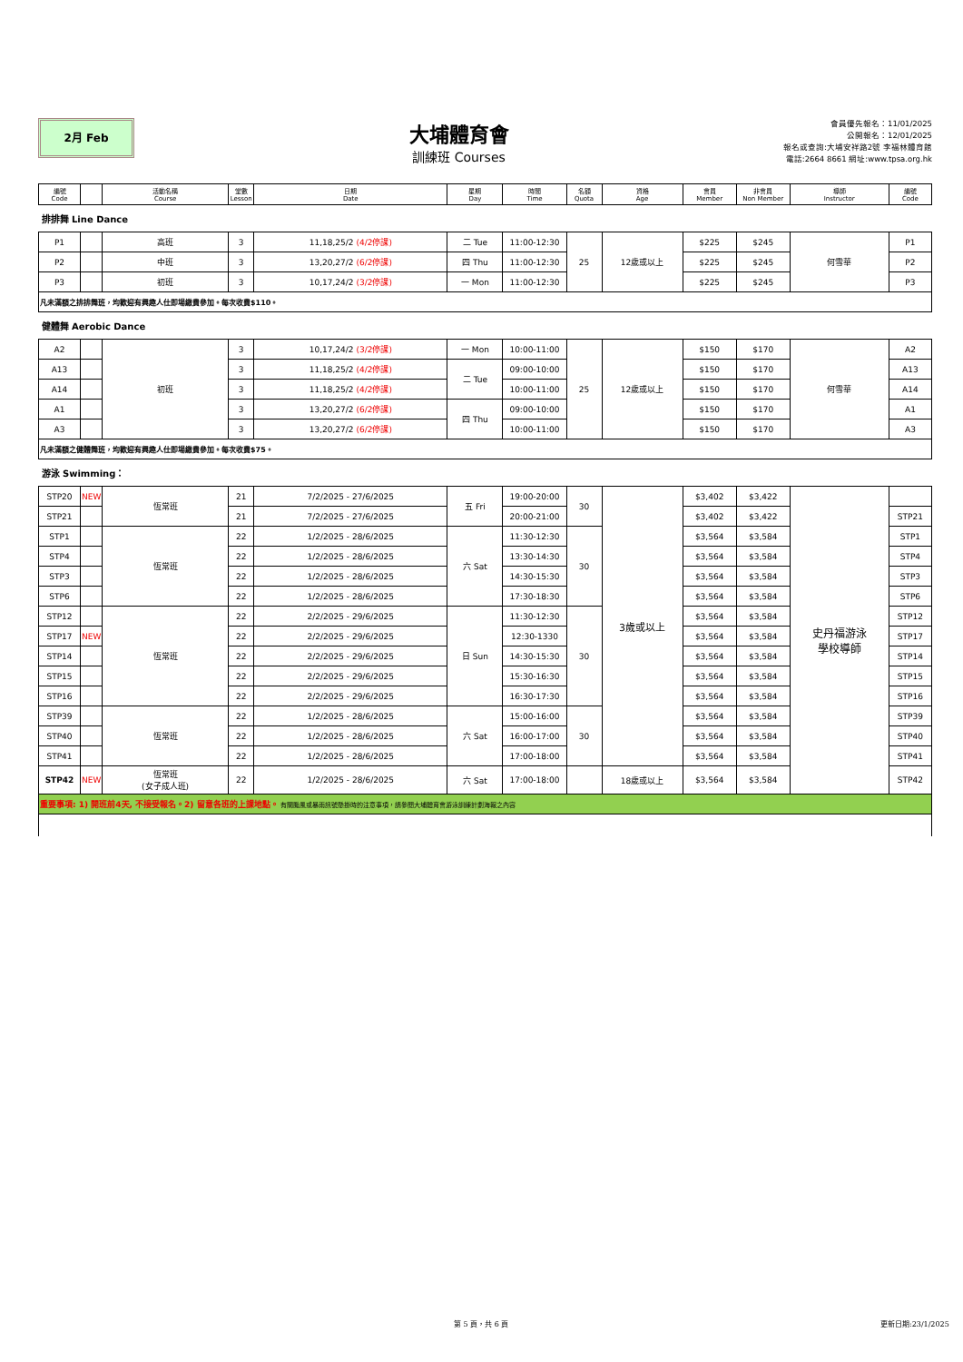2月 Feb
大埔體育會
訓練班 Courses
會員優先報名：11/01/2025
公開報名：12/01/2025
報名或查詢:大埔安祥路2號 李福林體育館
電話:2664 8661 網址:www.tpsa.org.hk
| 編號 Code | | 活動名稱 Course | 堂數 Lesson | 日期 Date | 星期 Day | 時間 Time | 名額 Quota | 資格 Age | 會員 Member | 非會員 Non Member | 導師 Instructor | 編號 Code |
| --- | --- | --- | --- | --- | --- | --- | --- | --- | --- | --- | --- | --- |
| 排排舞 Line Dance | | | | | | | | | | | | |
| P1 | | 高班 | 3 | 11,18,25/2 (4/2停課) | 二 Tue | 11:00-12:30 | 25 | 12歲或以上 | $225 | $245 | 何雪華 | P1 |
| P2 | | 中班 | 3 | 13,20,27/2 (6/2停課) | 四 Thu | 11:00-12:30 | | | $225 | $245 | | P2 |
| P3 | | 初班 | 3 | 10,17,24/2 (3/2停課) | 一 Mon | 11:00-12:30 | | | $225 | $245 | | P3 |
| 凡未滿額之排排舞班，均歡迎有興趣人仕即場繳費參加。每次收費$110。 | | | | | | | | | | | | |
| 健體舞 Aerobic Dance | | | | | | | | | | | | |
| A2 | | 初班 | 3 | 10,17,24/2 (3/2停課) | 一 Mon | 10:00-11:00 | 25 | 12歲或以上 | $150 | $170 | 何雪華 | A2 |
| A13 | | | 3 | 11,18,25/2 (4/2停課) | 二 Tue | 09:00-10:00 | | | $150 | $170 | | A13 |
| A14 | | | 3 | 11,18,25/2 (4/2停課) | | 10:00-11:00 | | | $150 | $170 | | A14 |
| A1 | | | 3 | 13,20,27/2 (6/2停課) | 四 Thu | 09:00-10:00 | | | $150 | $170 | | A1 |
| A3 | | | 3 | 13,20,27/2 (6/2停課) | | 10:00-11:00 | | | $150 | $170 | | A3 |
| 凡未滿額之健體舞班，均歡迎有興趣人仕即場繳費參加。每次收費$75。 | | | | | | | | | | | | |
| 游泳 Swimming： | | | | | | | | | | | | |
| STP20 | NEW | 恆常班 | 21 | 7/2/2025 - 27/6/2025 | 五 Fri | 19:00-20:00 | 30 | 3歲或以上 | $3,402 | $3,422 | 史丹福游泳 學校導師 | |
| STP21 | | | 21 | 7/2/2025 - 27/6/2025 | | 20:00-21:00 | | | $3,402 | $3,422 | | STP21 |
| STP1 | | 恆常班 | 22 | 1/2/2025 - 28/6/2025 | 六 Sat | 11:30-12:30 | 30 | | $3,564 | $3,584 | | STP1 |
| STP4 | | | 22 | 1/2/2025 - 28/6/2025 | | 13:30-14:30 | | | $3,564 | $3,584 | | STP4 |
| STP3 | | | 22 | 1/2/2025 - 28/6/2025 | | 14:30-15:30 | | | $3,564 | $3,584 | | STP3 |
| STP6 | | | 22 | 1/2/2025 - 28/6/2025 | | 17:30-18:30 | | | $3,564 | $3,584 | | STP6 |
| STP12 | | 恆常班 | 22 | 2/2/2025 - 29/6/2025 | 日 Sun | 11:30-12:30 | 30 | | $3,564 | $3,584 | | STP12 |
| STP17 | NEW | | 22 | 2/2/2025 - 29/6/2025 | | 12:30-1330 | | | $3,564 | $3,584 | | STP17 |
| STP14 | | | 22 | 2/2/2025 - 29/6/2025 | | 14:30-15:30 | | | $3,564 | $3,584 | | STP14 |
| STP15 | | | 22 | 2/2/2025 - 29/6/2025 | | 15:30-16:30 | | | $3,564 | $3,584 | | STP15 |
| STP16 | | | 22 | 2/2/2025 - 29/6/2025 | | 16:30-17:30 | | | $3,564 | $3,584 | | STP16 |
| STP39 | | 恆常班 | 22 | 1/2/2025 - 28/6/2025 | 六 Sat | 15:00-16:00 | 30 | | $3,564 | $3,584 | | STP39 |
| STP40 | | | 22 | 1/2/2025 - 28/6/2025 | | 16:00-17:00 | | | $3,564 | $3,584 | | STP40 |
| STP41 | | | 22 | 1/2/2025 - 28/6/2025 | | 17:00-18:00 | | | $3,564 | $3,584 | | STP41 |
| STP42 | NEW | 恆常班 (女子成人班) | 22 | 1/2/2025 - 28/6/2025 | 六 Sat | 17:00-18:00 | | 18歲或以上 | $3,564 | $3,584 | | STP42 |
| 重要事項: 1) 開班前4天, 不接受報名。2) 留意各班的上課地點。 有關颱風或暴雨訊號懸掛時的注意事項，請參閱大埔體育會游泳訓練計劃海報之內容 | | | | | | | | | | | | |
第 5 頁，共 6 頁 更新日期:23/1/2025